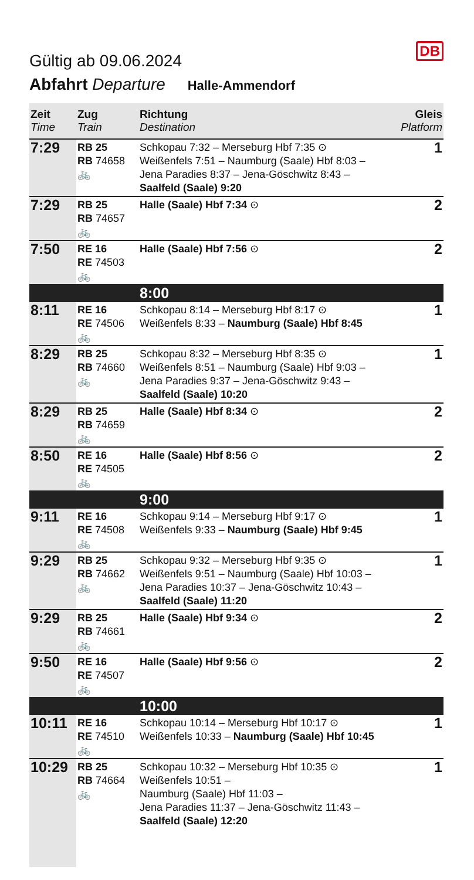DB
Gültig ab 09.06.2024
Abfahrt Departure Halle-Ammendorf
| Zeit Time | Zug Train | Richtung Destination | Gleis Platform |
| --- | --- | --- | --- |
| 7:29 | RB 25 RB 74658 🚲 | Schkopau 7:32 – Merseburg Hbf 7:35 ⊙ Weißenfels 7:51 – Naumburg (Saale) Hbf 8:03 – Jena Paradies 8:37 – Jena-Göschwitz 8:43 – Saalfeld (Saale) 9:20 | 1 |
| 7:29 | RB 25 RB 74657 🚲 | Halle (Saale) Hbf 7:34 ⊙ | 2 |
| 7:50 | RE 16 RE 74503 🚲 | Halle (Saale) Hbf 7:56 ⊙ | 2 |
| | | 8:00 | |
| 8:11 | RE 16 RE 74506 🚲 | Schkopau 8:14 – Merseburg Hbf 8:17 ⊙ Weißenfels 8:33 – Naumburg (Saale) Hbf 8:45 | 1 |
| 8:29 | RB 25 RB 74660 🚲 | Schkopau 8:32 – Merseburg Hbf 8:35 ⊙ Weißenfels 8:51 – Naumburg (Saale) Hbf 9:03 – Jena Paradies 9:37 – Jena-Göschwitz 9:43 – Saalfeld (Saale) 10:20 | 1 |
| 8:29 | RB 25 RB 74659 🚲 | Halle (Saale) Hbf 8:34 ⊙ | 2 |
| 8:50 | RE 16 RE 74505 🚲 | Halle (Saale) Hbf 8:56 ⊙ | 2 |
| | | 9:00 | |
| 9:11 | RE 16 RE 74508 🚲 | Schkopau 9:14 – Merseburg Hbf 9:17 ⊙ Weißenfels 9:33 – Naumburg (Saale) Hbf 9:45 | 1 |
| 9:29 | RB 25 RB 74662 🚲 | Schkopau 9:32 – Merseburg Hbf 9:35 ⊙ Weißenfels 9:51 – Naumburg (Saale) Hbf 10:03 – Jena Paradies 10:37 – Jena-Göschwitz 10:43 – Saalfeld (Saale) 11:20 | 1 |
| 9:29 | RB 25 RB 74661 🚲 | Halle (Saale) Hbf 9:34 ⊙ | 2 |
| 9:50 | RE 16 RE 74507 🚲 | Halle (Saale) Hbf 9:56 ⊙ | 2 |
| | | 10:00 | |
| 10:11 | RE 16 RE 74510 🚲 | Schkopau 10:14 – Merseburg Hbf 10:17 ⊙ Weißenfels 10:33 – Naumburg (Saale) Hbf 10:45 | 1 |
| 10:29 | RB 25 RB 74664 🚲 | Schkopau 10:32 – Merseburg Hbf 10:35 ⊙ Weißenfels 10:51 – Naumburg (Saale) Hbf 11:03 – Jena Paradies 11:37 – Jena-Göschwitz 11:43 – Saalfeld (Saale) 12:20 | 1 |